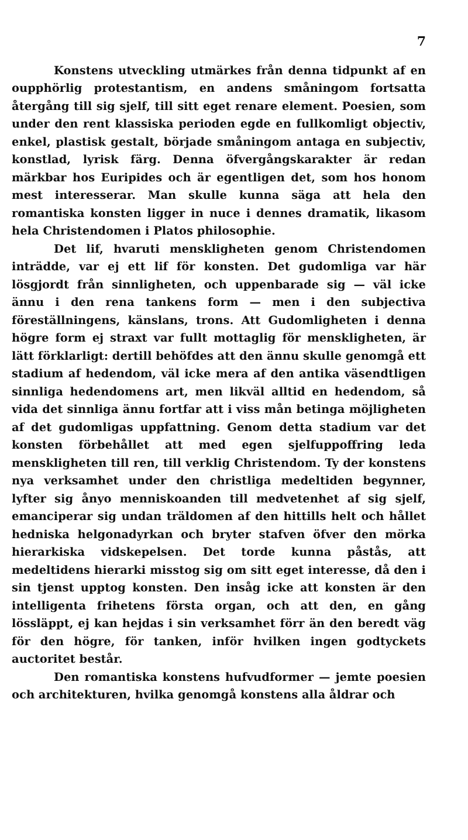7
Konstens utveckling utmärkes från denna tidpunkt af en oupphörlig protestantism, en andens småningom fortsatta återgång till sig sjelf, till sitt eget renare element. Poesien, som under den rent klassiska perioden egde en fullkomligt objectiv, enkel, plastisk gestalt, började småningom antaga en subjectiv, konstlad, lyrisk färg. Denna öfvergångskarakter är redan märkbar hos Euripides och är egentligen det, som hos honom mest interesserar. Man skulle kunna säga att hela den romantiska konsten ligger in nuce i dennes dramatik, likasom hela Christendomen i Platos philosophie.
Det lif, hvaruti menskligheten genom Christendomen inträdde, var ej ett lif för konsten. Det gudomliga var här lösgjordt från sinnligheten, och uppenbarade sig — väl icke ännu i den rena tankens form — men i den subjectiva föreställningens, känslans, trons. Att Gudomligheten i denna högre form ej straxt var fullt mottaglig för menskligheten, är lätt förklarligt: dertill behöfdes att den ännu skulle genomgå ett stadium af hedendom, väl icke mera af den antika väsendtligen sinnliga hedendomens art, men likväl alltid en hedendom, så vida det sinnliga ännu fortfar att i viss mån betinga möjligheten af det gudomligas uppfattning. Genom detta stadium var det konsten förbehållet att med egen sjelfuppoffring leda menskligheten till ren, till verklig Christendom. Ty der konstens nya verksamhet under den christliga medeltiden begynner, lyfter sig ånyo menniskoanden till medvetenhet af sig sjelf, emanciperar sig undan träldomen af den hittills helt och hållet hedniska helgonadyrkan och bryter stafven öfver den mörka hierarkiska vidskepelsen. Det torde kunna påstås, att medeltidens hierarki misstog sig om sitt eget interesse, då den i sin tjenst upptog konsten. Den insåg icke att konsten är den intelligenta frihetens första organ, och att den, en gång lössläppt, ej kan hejdas i sin verksamhet förr än den beredt väg för den högre, för tanken, inför hvilken ingen godtyckets auctoritet består.
Den romantiska konstens hufvudformer — jemte poesien och architekturen, hvilka genomgå konstens alla åldrar och